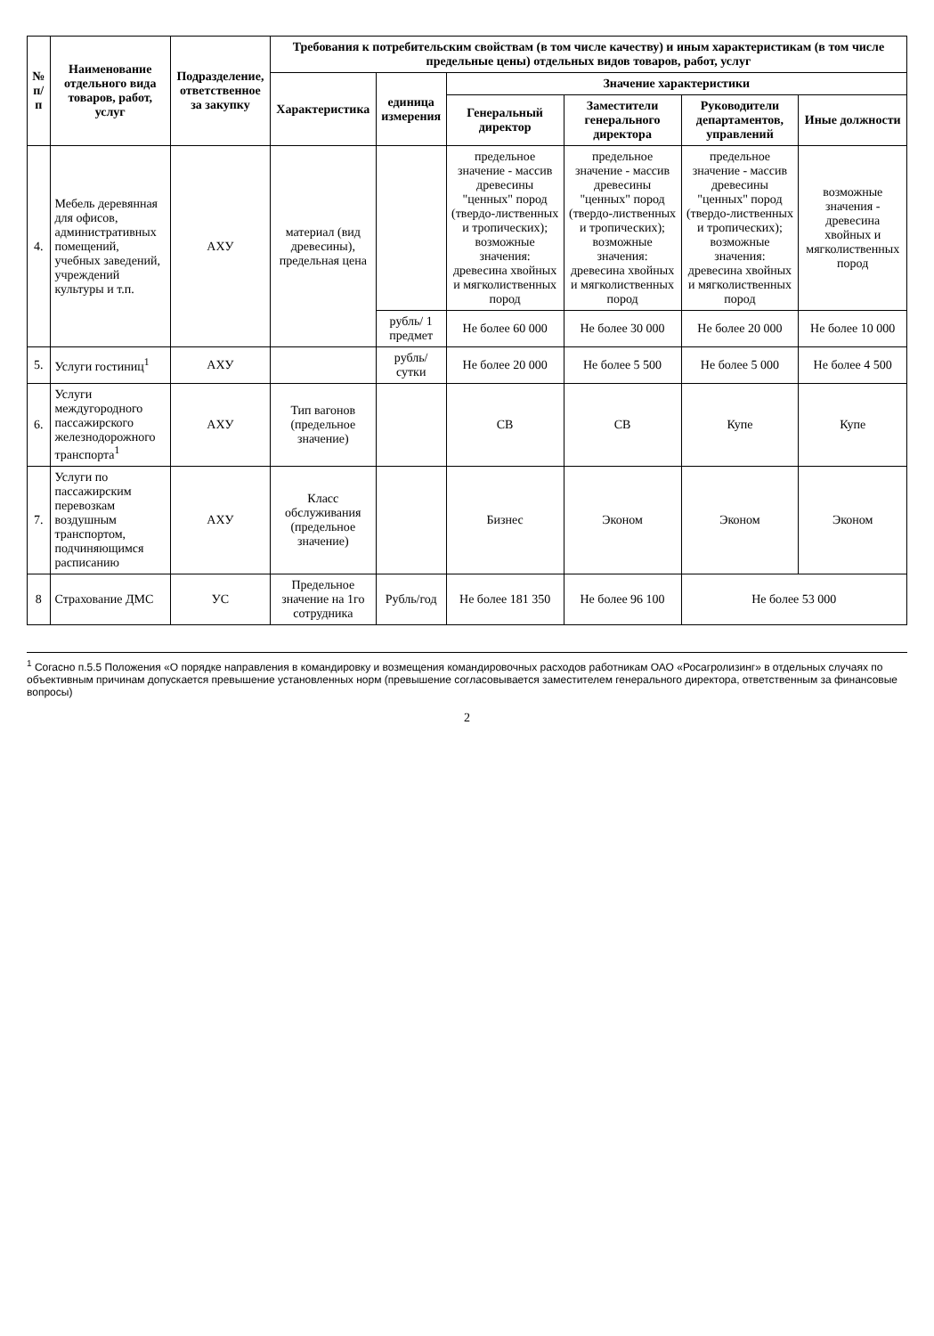| № п/п | Наименование отдельного вида товаров, работ, услуг | Подразделение, ответственное за закупку | Требования к потребительским свойствам (в том числе качеству) и иным характеристикам (в том числе предельные цены) отдельных видов товаров, работ, услуг | | | | | |
| --- | --- | --- | --- | --- | --- | --- | --- | --- |
| | | | Характеристика | единица измерения | Значение характеристики | | | |
| | | | | | Генеральный директор | Заместители генерального директора | Руководители департаментов, управлений | Иные должности |
| 4. | Мебель деревянная для офисов, административных помещений, учебных заведений, учреждений культуры и т.п. | АХУ | материал (вид древесины), предельная цена | | предельное значение - массив древесины "ценных" пород (твердо-лиственных и тропических); возможные значения: древесина хвойных и мягколиственных пород | предельное значение - массив древесины "ценных" пород (твердо-лиственных и тропических); возможные значения: древесина хвойных и мягколиственных пород | предельное значение - массив древесины "ценных" пород (твердо-лиственных и тропических); возможные значения: древесина хвойных и мягколиственных пород | возможные значения - древесина хвойных и мягколиственных пород |
| | | | | рубль/ 1 предмет | Не более 60 000 | Не более 30 000 | Не более 20 000 | Не более 10 000 |
| 5. | Услуги гостиниц<sup>1</sup> | АХУ | | рубль/сутки | Не более 20 000 | Не более 5 500 | Не более 5 000 | Не более 4 500 |
| 6. | Услуги междугородного пассажирского железнодорожного транспорта<sup>1</sup> | АХУ | Тип вагонов (предельное значение) | | СВ | СВ | Купе | Купе |
| 7. | Услуги по пассажирским перевозкам воздушным транспортом, подчиняющимся расписанию | АХУ | Класс обслуживания (предельное значение) | | Бизнес | Эконом | Эконом | Эконом |
| 8 | Страхование ДМС | УС | Предельное значение на 1го сотрудника | Рубль/год | Не более 181 350 | Не более 96 100 | Не более 53 000 | |
<sup>1</sup> Согасно п.5.5 Положения «О порядке направления в командировку и возмещения командировочных расходов работникам ОАО «Росагролизинг» в отдельных случаях по объективным причинам допускается превышение установленных норм (превышение согласовывается заместителем генерального директора, ответственным за финансовые вопросы)
2